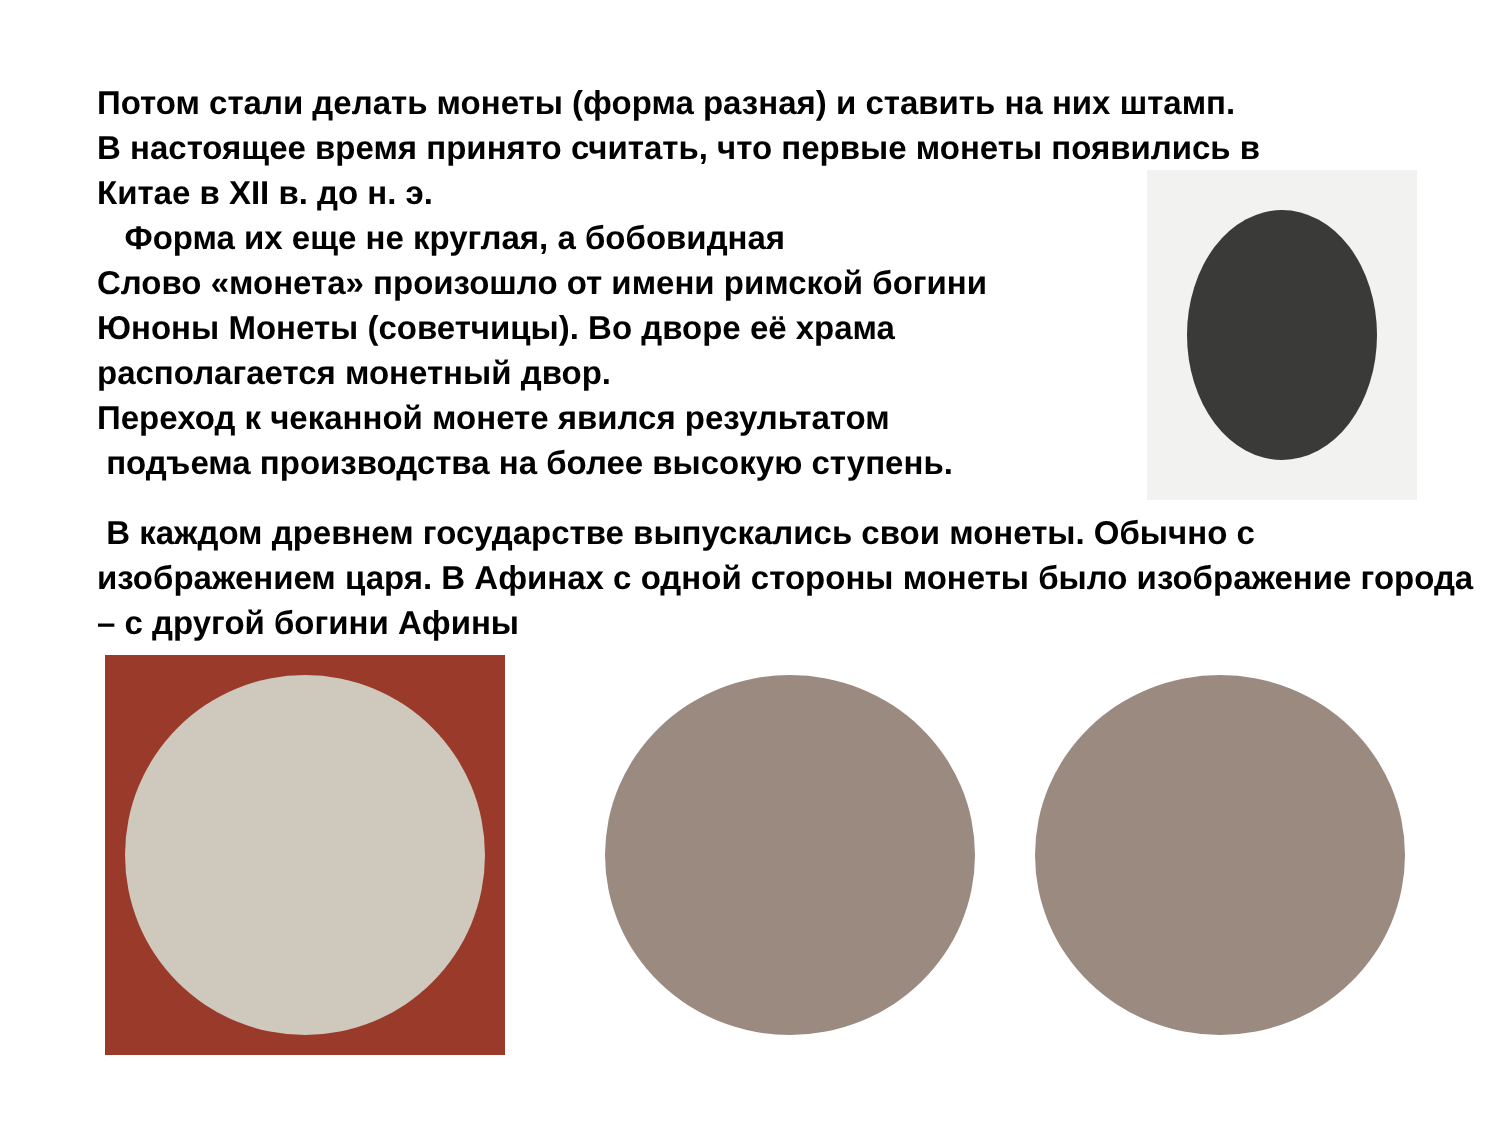Потом стали делать монеты (форма разная) и ставить на них штамп.
В настоящее время принято считать, что первые монеты появились в
Китае в XII в. до н. э.
Форма их еще не круглая, а бобовидная
Слово «монета» произошло от имени римской богини Юноны Монеты (советчицы). Во дворе её храма располагается монетный двор.
Переход к чеканной монете явился результатом
подъема производства на более высокую ступень.
В каждом древнем государстве выпускались свои монеты. Обычно с изображением царя. В Афинах с одной стороны монеты было изображение города – с другой богини Афины